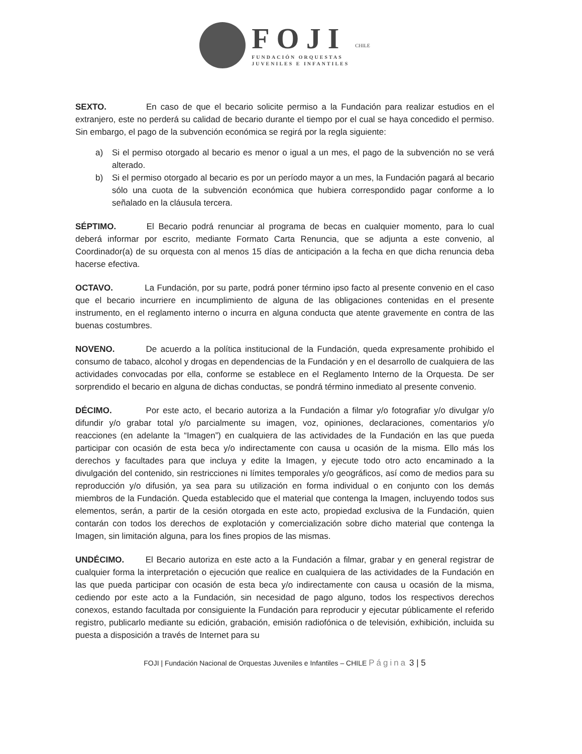FOJI
FUNDACIÓN ORQUESTAS
JUVENILES E INFANTILES
CHILE
SEXTO. En caso de que el becario solicite permiso a la Fundación para realizar estudios en el extranjero, este no perderá su calidad de becario durante el tiempo por el cual se haya concedido el permiso. Sin embargo, el pago de la subvención económica se regirá por la regla siguiente:
a) Si el permiso otorgado al becario es menor o igual a un mes, el pago de la subvención no se verá alterado.
b) Si el permiso otorgado al becario es por un período mayor a un mes, la Fundación pagará al becario sólo una cuota de la subvención económica que hubiera correspondido pagar conforme a lo señalado en la cláusula tercera.
SÉPTIMO. El Becario podrá renunciar al programa de becas en cualquier momento, para lo cual deberá informar por escrito, mediante Formato Carta Renuncia, que se adjunta a este convenio, al Coordinador(a) de su orquesta con al menos 15 días de anticipación a la fecha en que dicha renuncia deba hacerse efectiva.
OCTAVO. La Fundación, por su parte, podrá poner término ipso facto al presente convenio en el caso que el becario incurriere en incumplimiento de alguna de las obligaciones contenidas en el presente instrumento, en el reglamento interno o incurra en alguna conducta que atente gravemente en contra de las buenas costumbres.
NOVENO. De acuerdo a la política institucional de la Fundación, queda expresamente prohibido el consumo de tabaco, alcohol y drogas en dependencias de la Fundación y en el desarrollo de cualquiera de las actividades convocadas por ella, conforme se establece en el Reglamento Interno de la Orquesta. De ser sorprendido el becario en alguna de dichas conductas, se pondrá término inmediato al presente convenio.
DÉCIMO. Por este acto, el becario autoriza a la Fundación a filmar y/o fotografiar y/o divulgar y/o difundir y/o grabar total y/o parcialmente su imagen, voz, opiniones, declaraciones, comentarios y/o reacciones (en adelante la “Imagen”) en cualquiera de las actividades de la Fundación en las que pueda participar con ocasión de esta beca y/o indirectamente con causa u ocasión de la misma. Ello más los derechos y facultades para que incluya y edite la Imagen, y ejecute todo otro acto encaminado a la divulgación del contenido, sin restricciones ni límites temporales y/o geográficos, así como de medios para su reproducción y/o difusión, ya sea para su utilización en forma individual o en conjunto con los demás miembros de la Fundación. Queda establecido que el material que contenga la Imagen, incluyendo todos sus elementos, serán, a partir de la cesión otorgada en este acto, propiedad exclusiva de la Fundación, quien contarán con todos los derechos de explotación y comercialización sobre dicho material que contenga la Imagen, sin limitación alguna, para los fines propios de las mismas.
UNDÉCIMO. El Becario autoriza en este acto a la Fundación a filmar, grabar y en general registrar de cualquier forma la interpretación o ejecución que realice en cualquiera de las actividades de la Fundación en las que pueda participar con ocasión de esta beca y/o indirectamente con causa u ocasión de la misma, cediendo por este acto a la Fundación, sin necesidad de pago alguno, todos los respectivos derechos conexos, estando facultada por consiguiente la Fundación para reproducir y ejecutar públicamente el referido registro, publicarlo mediante su edición, grabación, emisión radiofónica o de televisión, exhibición, incluida su puesta a disposición a través de Internet para su
FOJI | Fundación Nacional de Orquestas Juveniles e Infantiles – CHILE Página 3 | 5